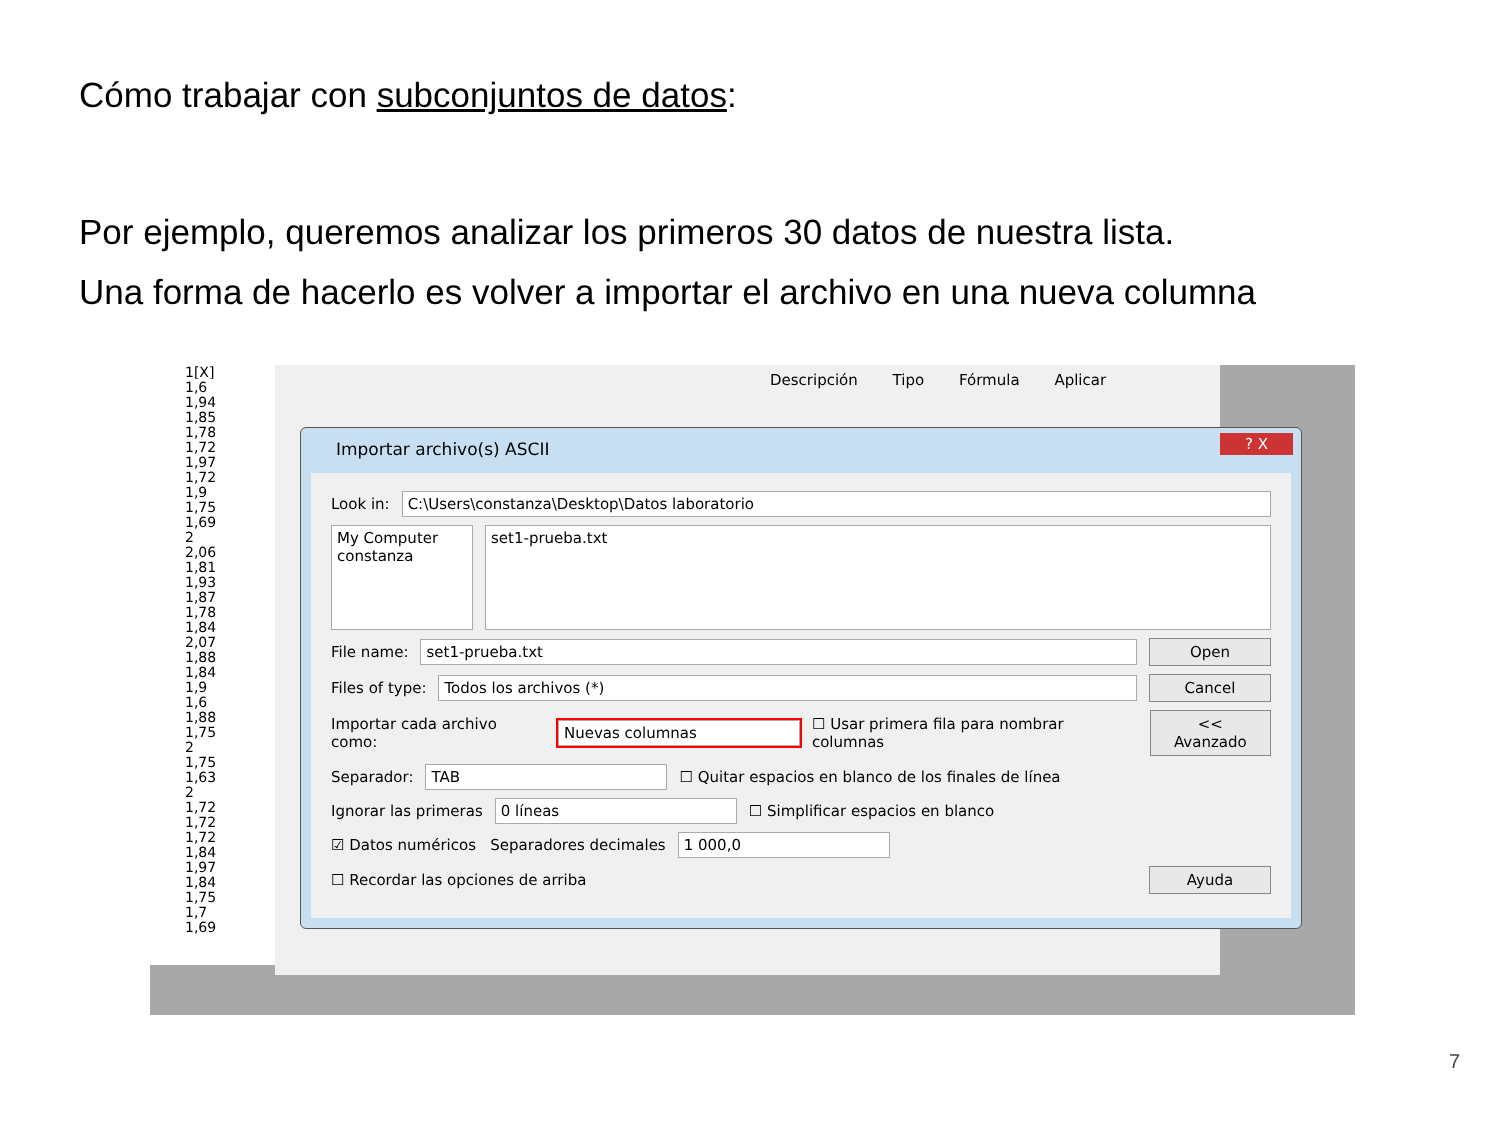Cómo trabajar con subconjuntos de datos:
Por ejemplo, queremos analizar los primeros 30 datos de nuestra lista.
Una forma de hacerlo es volver a importar el archivo en una nueva columna
Descripción Tipo Fórmula Aplicar
1[X]
1,6
1,94
1,85
1,78
1,72
1,97
1,72
1,9
1,75
1,69
2
2,06
1,81
1,93
1,87
1,78
1,84
2,07
1,88
1,84
1,9
1,6
1,88
1,75
2
1,75
1,63
2
1,72
1,72
1,72
1,84
1,97
1,84
1,75
1,7
1,69
Importar archivo(s) ASCII
? X
Look in:
C:\Users\constanza\Desktop\Datos laboratorio
My Computer
constanza
set1-prueba.txt
File name:
set1-prueba.txt Open
Files of type:
Todos los archivos (*) Cancel
Importar cada archivo como:
Nuevas columnas
☐ Usar primera fila para nombrar columnas
<< Avanzado
Separador:
TAB
☐ Quitar espacios en blanco de los finales de línea
Ignorar las primeras
0 líneas
☐ Simplificar espacios en blanco
☑ Datos numéricos Separadores decimales
1 000,0
☐ Recordar las opciones de arriba
Ayuda
7